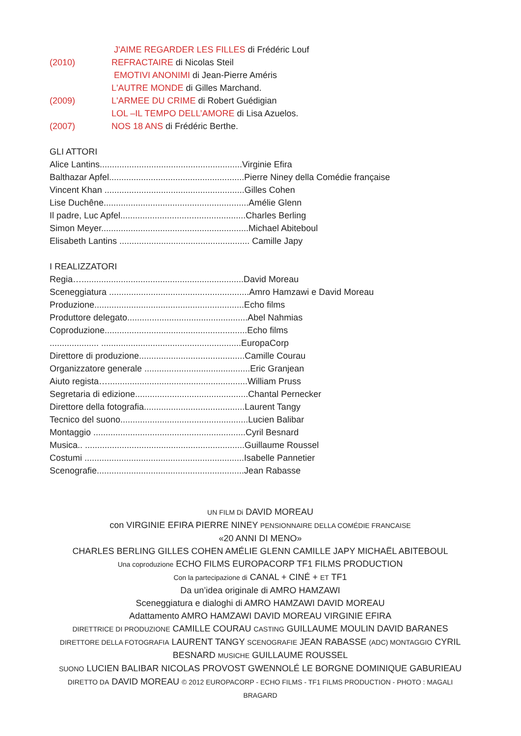J'AIME REGARDER LES FILLES di Frédéric Louf
(2010) REFRACTAIRE di Nicolas Steil
EMOTIVI ANONIMI di Jean-Pierre Améris
L'AUTRE MONDE di Gilles Marchand.
(2009) L'ARMEE DU CRIME di Robert Guédigian
LOL –IL TEMPO DELL’AMORE di Lisa Azuelos.
(2007) NOS 18 ANS di Frédéric Berthe.
GLI ATTORI
Alice Lantins..........................................................Virginie Efira
Balthazar Apfel.......................................................Pierre Niney della Comédie française
Vincent Khan .........................................................Gilles Cohen
Lise Duchêne...........................................................Amélie Glenn
Il padre, Luc Apfel...................................................Charles Berling
Simon Meyer............................................................Michael Abiteboul
Elisabeth Lantins ..................................................... Camille Japy
I REALIZZATORI
Regia…..................................................................David Moreau
Sceneggiatura .........................................................Amro Hamzawi e David Moreau
Produzione.............................................................Echo films
Produttore delegato.................................................Abel Nahmias
Coproduzione..........................................................Echo films
.................... .........................................................EuropaCorp
Direttore di produzione...........................................Camille Courau
Organizzatore generale ...........................................Eric Granjean
Aiuto regista….........................................................William Pruss
Segretaria di edizione..............................................Chantal Pernecker
Direttore della fotografia.........................................Laurent Tangy
Tecnico del suono....................................................Lucien Balibar
Montaggio ..............................................................Cyril Besnard
Musica.. .................................................................Guillaume Roussel
Costumi .................................................................Isabelle Pannetier
Scenografie............................................................Jean Rabasse
UN FILM Di DAVID MOREAU
con VIRGINIE EFIRA PIERRE NINEY PENSIONNAIRE DELLA COMÉDIE FRANCAISE
«20 ANNI DI MENO»
CHARLES BERLING GILLES COHEN AMÉLIE GLENN CAMILLE JAPY MICHAËL ABITEBOUL
Una coproduzione ECHO FILMS EUROPACORP TF1 FILMS PRODUCTION
Con la partecipazione di CANAL + CINÉ + ET TF1
Da un’idea originale di AMRO HAMZAWI
Sceneggiatura e dialoghi di AMRO HAMZAWI DAVID MOREAU
Adattamento AMRO HAMZAWI DAVID MOREAU VIRGINIE EFIRA
DIRETTRICE DI PRODUZIONE CAMILLE COURAU CASTING GUILLAUME MOULIN DAVID BARANES
DIRETTORE DELLA FOTOGRAFIA LAURENT TANGY SCENOGRAFIE JEAN RABASSE (ADC) MONTAGGIO CYRIL BESNARD MUSICHE GUILLAUME ROUSSEL
SUONO LUCIEN BALIBAR NICOLAS PROVOST GWENNOLÉ LE BORGNE DOMINIQUE GABURIEAU
DIRETTO DA DAVID MOREAU © 2012 EUROPACORP - ECHO FILMS - TF1 FILMS PRODUCTION - PHOTO : MAGALI BRAGARD